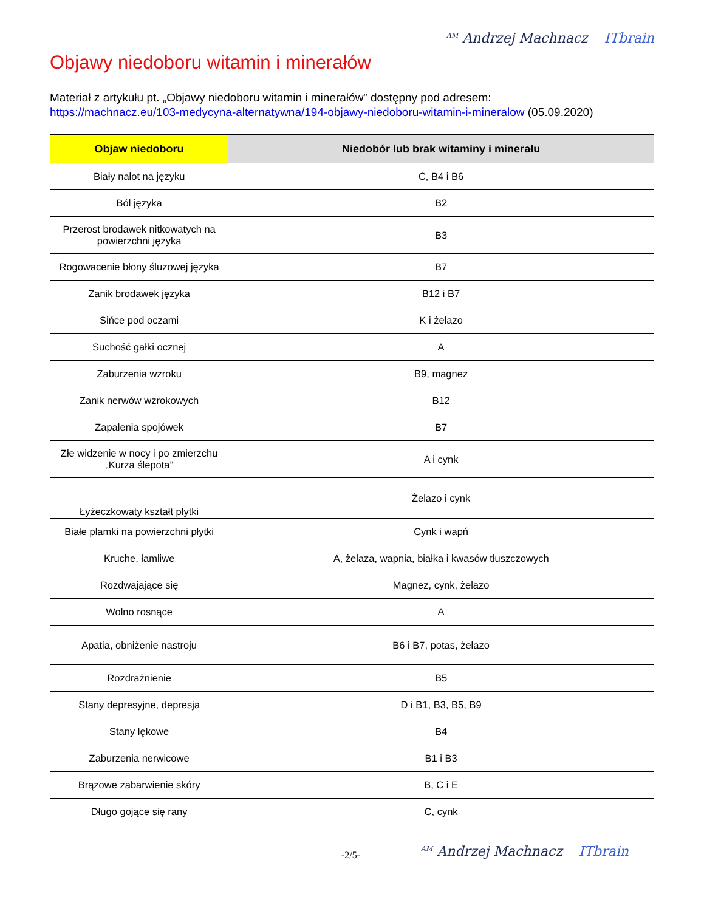<sup>AM</sup> Andrzej Machnacz ITbrain
Objawy niedoboru witamin i minerałów
Materiał z artykułu pt. „Objawy niedoboru witamin i minerałów” dostępny pod adresem:
https://machnacz.eu/103-medycyna-alternatywna/194-objawy-niedoboru-witamin-i-mineralow (05.09.2020)
| Objaw niedoboru | Niedobór lub brak witaminy i minerału |
| --- | --- |
| Biały nalot na języku | C, B4 i B6 |
| Ból języka | B2 |
| Przerost brodawek nitkowatych na powierzchni języka | B3 |
| Rogowacenie błony śluzowej języka | B7 |
| Zanik brodawek języka | B12 i B7 |
| Sińce pod oczami | K i żelazo |
| Suchość gałki ocznej | A |
| Zaburzenia wzroku | B9, magnez |
| Zanik nerwów wzrokowych | B12 |
| Zapalenia spojówek | B7 |
| Złe widzenie w nocy i po zmierzchu „Kurza ślepota” | A i cynk |
| Łyżeczkowaty kształt płytki | Żelazo i cynk |
| Białe plamki na powierzchni płytki | Cynk i wapń |
| Kruche, łamliwe | A, żelaza, wapnia, białka i kwasów tłuszczowych |
| Rozdwajające się | Magnez, cynk, żelazo |
| Wolno rosnące | A |
| Apatia, obniżenie nastroju | B6 i B7, potas, żelazo |
| Rozdrażnienie | B5 |
| Stany depresyjne, depresja | D i B1, B3, B5, B9 |
| Stany lękowe | B4 |
| Zaburzenia nerwicowe | B1 i B3 |
| Brązowe zabarwienie skóry | B, C i E |
| Długo gojące się rany | C, cynk |
-2/5-
<sup>AM</sup> Andrzej Machnacz ITbrain